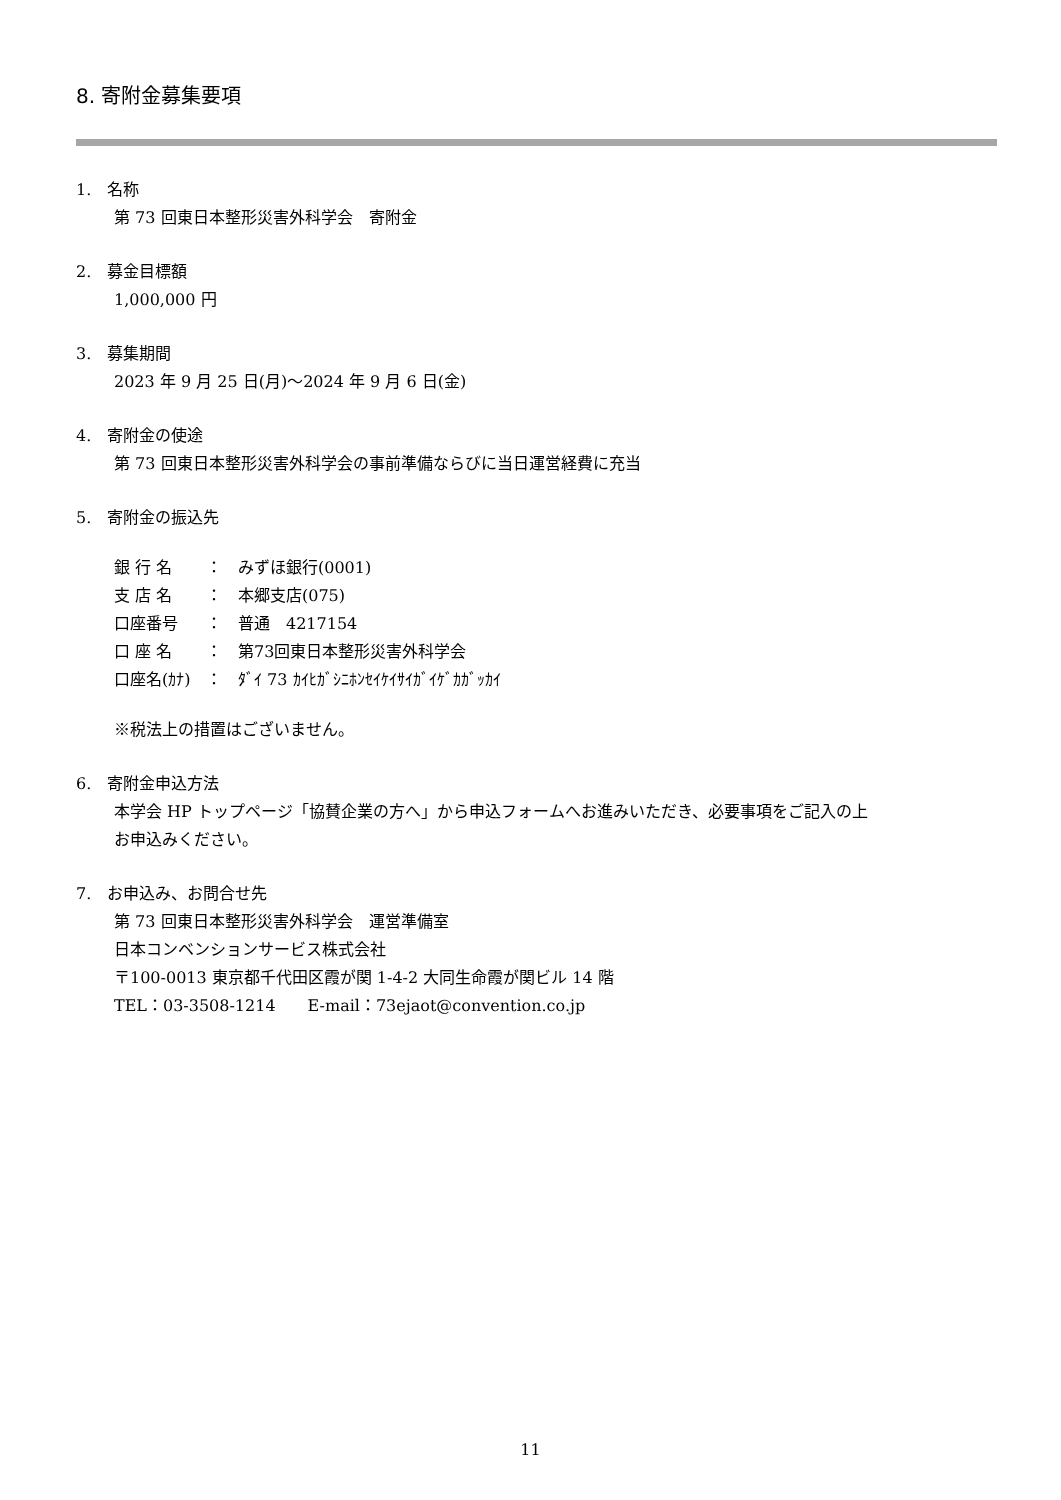8. 寄附金募集要項
1.　名称
第 73 回東日本整形災害外科学会　寄附金
2.　募金目標額
1,000,000 円
3.　募集期間
2023 年 9 月 25 日(月)～2024 年 9 月 6 日(金)
4.　寄附金の使途
第 73 回東日本整形災害外科学会の事前準備ならびに当日運営経費に充当
5.　寄附金の振込先
銀 行 名 ：　みずほ銀行(0001) 支 店 名 ：　本郷支店(075) 口座番号 ：　普通　4217154 口 座 名 ：　第73回東日本整形災害外科学会 口座名(ｶﾅ) ：　ﾀﾞｲ 73 ｶｲﾋｶﾞｼﾆﾎﾝｾｲｹｲｻｲｶﾞｲｹﾞｶｶﾞｯｶｲ
※税法上の措置はございません。
6.　寄附金申込方法
本学会 HP トップページ「協賛企業の方へ」から申込フォームへお進みいただき、必要事項をご記入の上
お申込みください。
7.　お申込み、お問合せ先
第 73 回東日本整形災害外科学会　運営準備室
日本コンベンションサービス株式会社
〒100-0013 東京都千代田区霞が関 1-4-2 大同生命霞が関ビル 14 階
TEL：03-3508-1214　　E-mail：73ejaot@convention.co.jp
11